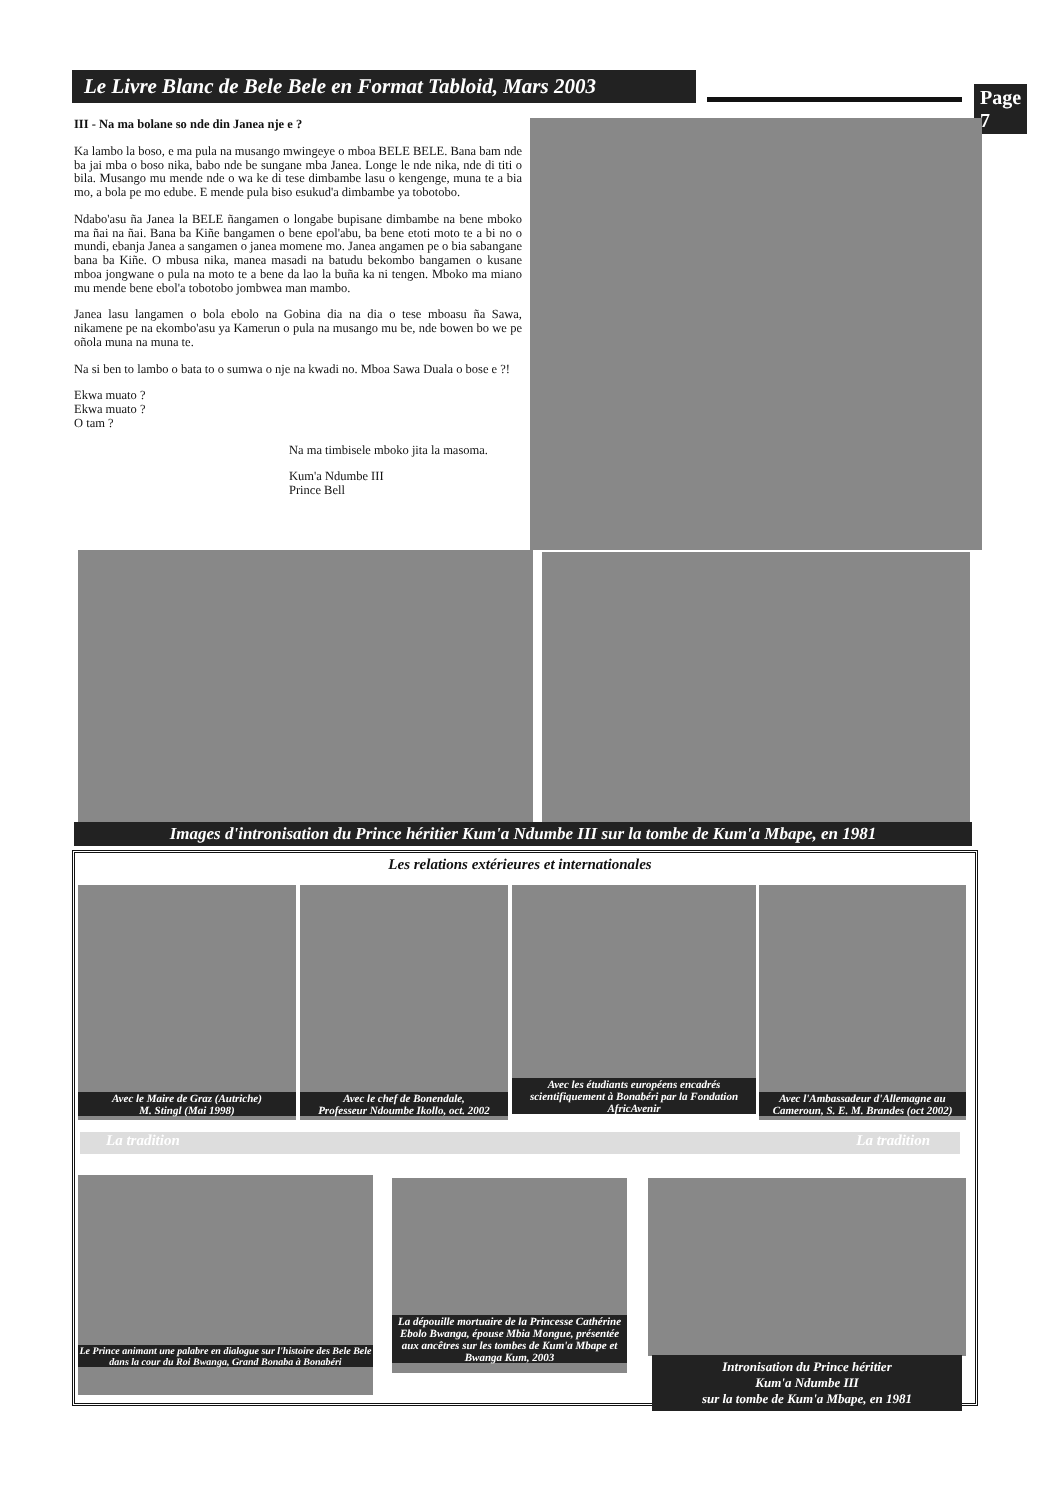Le Livre Blanc de Bele Bele en Format Tabloid, Mars 2003
Page 7
III - Na ma bolane so nde din Janea nje e ?
Ka lambo la boso, e ma pula na musango mwingeye o mboa BELE BELE. Bana bam nde ba jai mba o boso nika, babo nde be sungane mba Janea. Longe le nde nika, nde di titi o bila. Musango mu mende nde o wa ke di tese dimbambe lasu o kengenge, muna te a bia mo, a bola pe mo edube. E mende pula biso esukud'a dimbambe ya tobotobo.
Ndabo'asu ña Janea la BELE ñangamen o longabe bupisane dimbambe na bene mboko ma ñai na ñai. Bana ba Kiñe bangamen o bene epol'abu, ba bene etoti moto te a bi no o mundi, ebanja Janea a sangamen o janea momene mo. Janea angamen pe o bia sabangane bana ba Kiñe. O mbusa nika, manea masadi na batudu bekombo bangamen o kusane mboa jongwane o pula na moto te a bene da lao la buña ka ni tengen. Mboko ma miano mu mende bene ebol'a tobotobo jombwea man mambo.
Janea lasu langamen o bola ebolo na Gobina dia na dia o tese mboasu ña Sawa, nikamene pe na ekombo'asu ya Kamerun o pula na musango mu be, nde bowen bo we pe oñola muna na muna te.
Na si ben to lambo o bata to o sumwa o nje na kwadi no. Mboa Sawa Duala o bose e ?!
Ekwa muato ?
Ekwa muato ?
O tam ?
Na ma timbisele mboko jita la masoma.
Kum'a Ndumbe III
Prince Bell
Images d'intronisation du Prince héritier Kum'a Ndumbe III sur la tombe de Kum'a Mbape, en 1981
Les relations extérieures et internationales
Avec le Maire de Graz (Autriche)
M. Stingl (Mai 1998)
Avec le chef de Bonendale,
Professeur Ndoumbe Ikollo, oct. 2002
Avec les étudiants européens encadrés scientifiquement à Bonabéri par la Fondation AfricAvenir
Avec l'Ambassadeur d'Allemagne au Cameroun, S. E. M. Brandes (oct 2002)
La tradition La tradition
Le Prince animant une palabre en dialogue sur l'histoire des Bele Bele dans la cour du Roi Bwanga, Grand Bonaba à Bonabéri
La dépouille mortuaire de la Princesse Cathérine Ebolo Bwanga, épouse Mbia Mongue, présentée aux ancêtres sur les tombes de Kum'a Mbape et Bwanga Kum, 2003
Intronisation du Prince héritier
Kum'a Ndumbe III
sur la tombe de Kum'a Mbape, en 1981